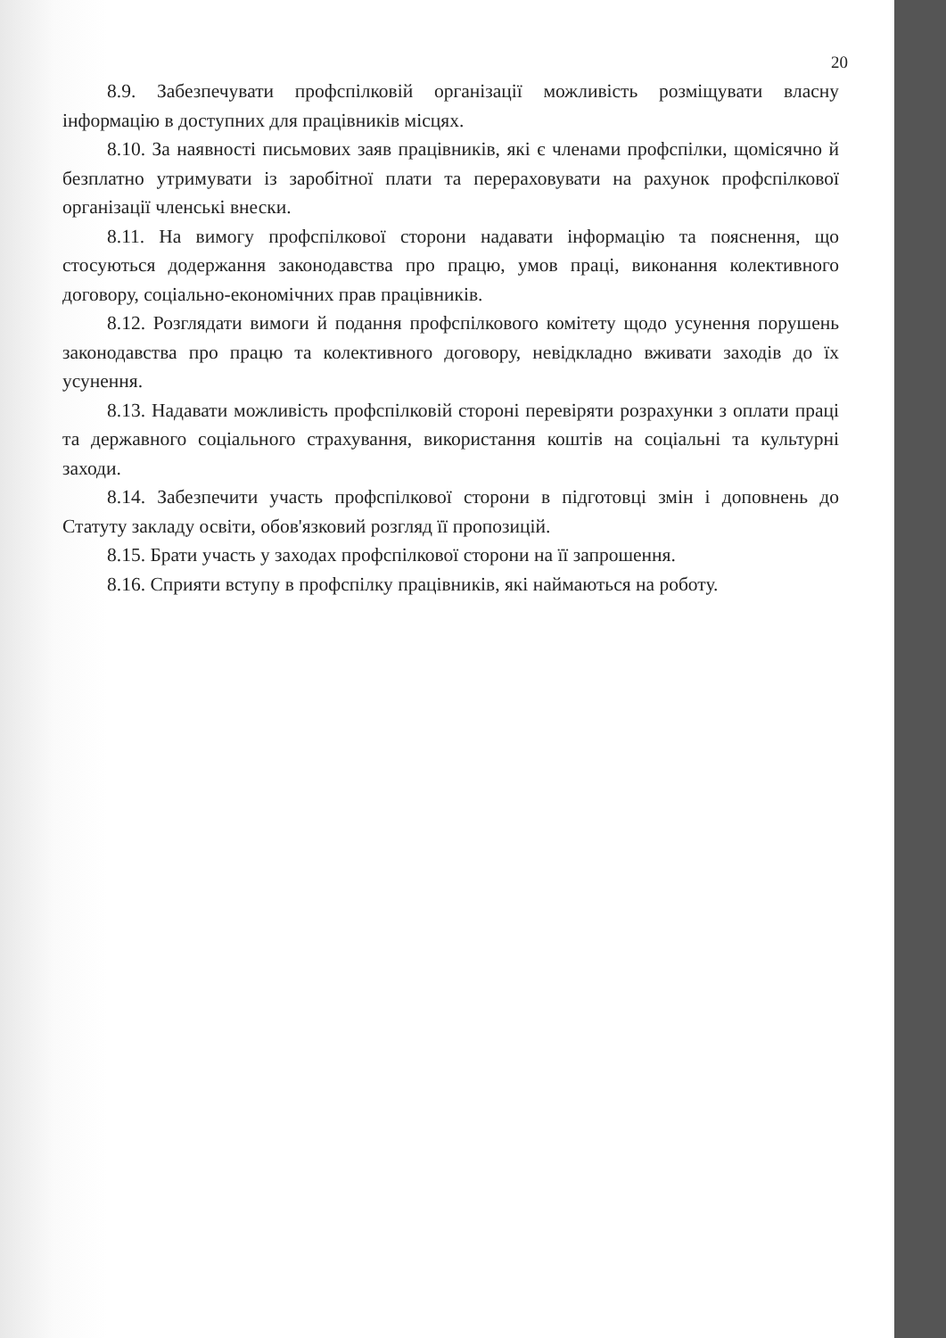20
8.9. Забезпечувати профспілковій організації можливість розміщувати власну інформацію в доступних для працівників місцях.
8.10. За наявності письмових заяв працівників, які є членами профспілки, щомісячно й безплатно утримувати із заробітної плати та перераховувати на рахунок профспілкової організації членські внески.
8.11. На вимогу профспілкової сторони надавати інформацію та пояснення, що стосуються додержання законодавства про працю, умов праці, виконання колективного договору, соціально-економічних прав працівників.
8.12. Розглядати вимоги й подання профспілкового комітету щодо усунення порушень законодавства про працю та колективного договору, невідкладно вживати заходів до їх усунення.
8.13. Надавати можливість профспілковій стороні перевіряти розрахунки з оплати праці та державного соціального страхування, використання коштів на соціальні та культурні заходи.
8.14. Забезпечити участь профспілкової сторони в підготовці змін і доповнень до Статуту закладу освіти, обов'язковий розгляд її пропозицій.
8.15. Брати участь у заходах профспілкової сторони на її запрошення.
8.16. Сприяти вступу в профспілку працівників, які наймаються на роботу.